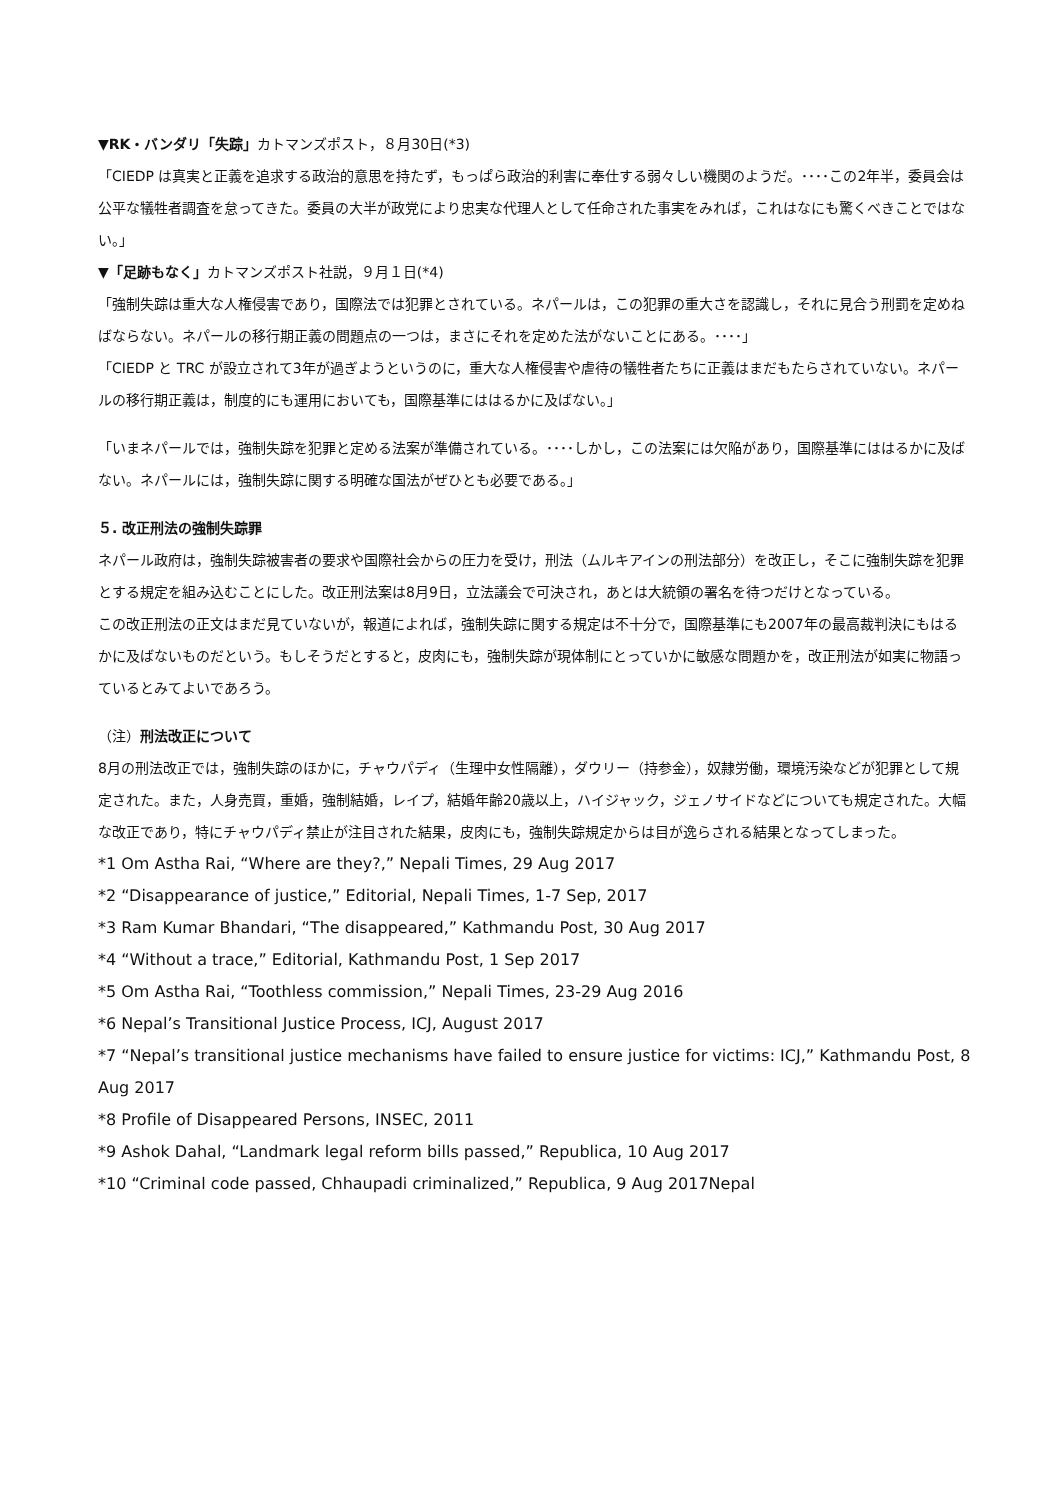▼RK・バンダリ「失踪」カトマンズポスト，８月30日(*3)
「CIEDP は真実と正義を追求する政治的意思を持たず，もっぱら政治的利害に奉仕する弱々しい機関のようだ。････この2年半，委員会は公平な犠牲者調査を怠ってきた。委員の大半が政党により忠実な代理人として任命された事実をみれば，これはなにも驚くべきことではない。」
▼「足跡もなく」カトマンズポスト社説，９月１日(*4)
「強制失踪は重大な人権侵害であり，国際法では犯罪とされている。ネパールは，この犯罪の重大さを認識し，それに見合う刑罰を定めねばならない。ネパールの移行期正義の問題点の一つは，まさにそれを定めた法がないことにある。････」
「CIEDP と TRC が設立されて3年が過ぎようというのに，重大な人権侵害や虐待の犠牲者たちに正義はまだもたらされていない。ネパールの移行期正義は，制度的にも運用においても，国際基準にははるかに及ばない。」
「いまネパールでは，強制失踪を犯罪と定める法案が準備されている。････しかし，この法案には欠陥があり，国際基準にははるかに及ばない。ネパールには，強制失踪に関する明確な国法がぜひとも必要である。」
５. 改正刑法の強制失踪罪
ネパール政府は，強制失踪被害者の要求や国際社会からの圧力を受け，刑法（ムルキアインの刑法部分）を改正し，そこに強制失踪を犯罪とする規定を組み込むことにした。改正刑法案は8月9日，立法議会で可決され，あとは大統領の署名を待つだけとなっている。
この改正刑法の正文はまだ見ていないが，報道によれば，強制失踪に関する規定は不十分で，国際基準にも2007年の最高裁判決にもはるかに及ばないものだという。もしそうだとすると，皮肉にも，強制失踪が現体制にとっていかに敏感な問題かを，改正刑法が如実に物語っているとみてよいであろう。
（注）刑法改正について
8月の刑法改正では，強制失踪のほかに，チャウパディ（生理中女性隔離），ダウリー（持参金），奴隷労働，環境汚染などが犯罪として規定された。また，人身売買，重婚，強制結婚，レイプ，結婚年齢20歳以上，ハイジャック，ジェノサイドなどについても規定された。大幅な改正であり，特にチャウパディ禁止が注目された結果，皮肉にも，強制失踪規定からは目が逸らされる結果となってしまった。
*1 Om Astha Rai, “Where are they?,” Nepali Times, 29 Aug 2017
*2 “Disappearance of justice,” Editorial, Nepali Times, 1-7 Sep, 2017
*3 Ram Kumar Bhandari, “The disappeared,” Kathmandu Post, 30 Aug 2017
*4 “Without a trace,” Editorial, Kathmandu Post, 1 Sep 2017
*5 Om Astha Rai, “Toothless commission,” Nepali Times, 23-29 Aug 2016
*6 Nepal’s Transitional Justice Process, ICJ, August 2017
*7 “Nepal’s transitional justice mechanisms have failed to ensure justice for victims: ICJ,” Kathmandu Post, 8 Aug 2017
*8 Profile of Disappeared Persons, INSEC, 2011
*9 Ashok Dahal, “Landmark legal reform bills passed,” Republica, 10 Aug 2017
*10 “Criminal code passed, Chhaupadi criminalized,” Republica, 9 Aug 2017Nepal